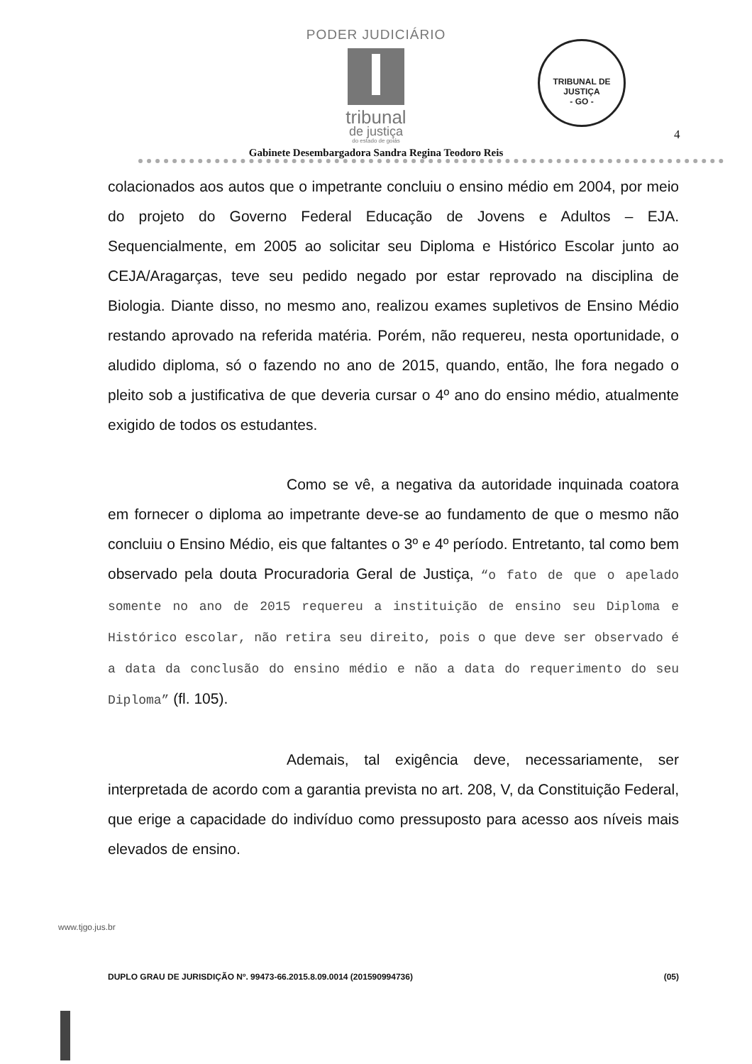PODER JUDICIÁRIO
tribunal
de justiça
do estado de goiás
TRIBUNAL DE JUSTIÇA
- GO -
4
Gabinete Desembargadora Sandra Regina Teodoro Reis
colacionados aos autos que o impetrante concluiu o ensino médio em 2004, por meio do projeto do Governo Federal Educação de Jovens e Adultos – EJA. Sequencialmente, em 2005 ao solicitar seu Diploma e Histórico Escolar junto ao CEJA/Aragarças, teve seu pedido negado por estar reprovado na disciplina de Biologia. Diante disso, no mesmo ano, realizou exames supletivos de Ensino Médio restando aprovado na referida matéria. Porém, não requereu, nesta oportunidade, o aludido diploma, só o fazendo no ano de 2015, quando, então, lhe fora negado o pleito sob a justificativa de que deveria cursar o 4º ano do ensino médio, atualmente exigido de todos os estudantes.
Como se vê, a negativa da autoridade inquinada coatora em fornecer o diploma ao impetrante deve-se ao fundamento de que o mesmo não concluiu o Ensino Médio, eis que faltantes o 3º e 4º período. Entretanto, tal como bem observado pela douta Procuradoria Geral de Justiça, “o fato de que o apelado somente no ano de 2015 requereu a instituição de ensino seu Diploma e Histórico escolar, não retira seu direito, pois o que deve ser observado é a data da conclusão do ensino médio e não a data do requerimento do seu Diploma” (fl. 105).
Ademais, tal exigência deve, necessariamente, ser interpretada de acordo com a garantia prevista no art. 208, V, da Constituição Federal, que erige a capacidade do indivíduo como pressuposto para acesso aos níveis mais elevados de ensino.
www.tjgo.jus.br
DUPLO GRAU DE JURISDIÇÃO Nº. 99473-66.2015.8.09.0014 (201590994736) (05)